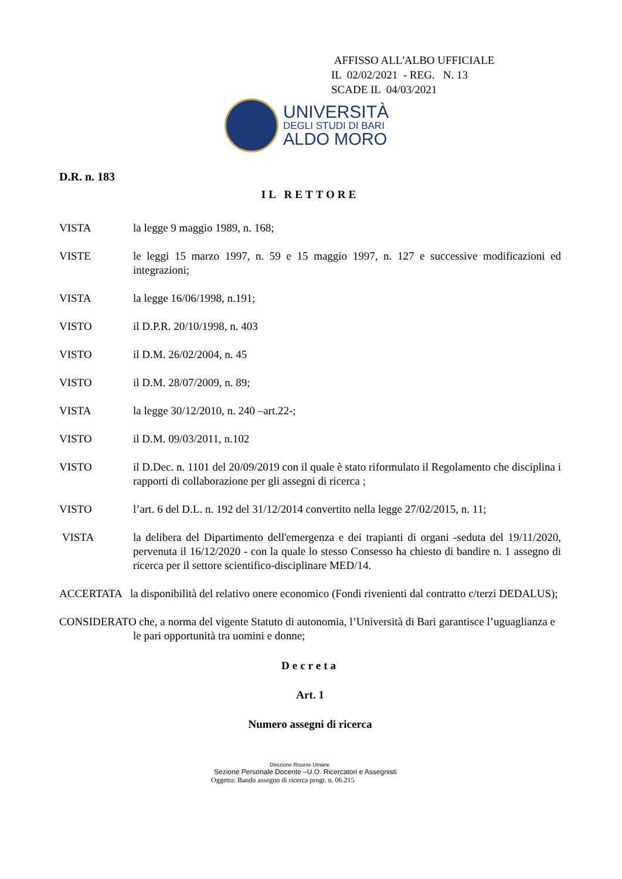AFFISSO ALL'ALBO UFFICIALE
IL 02/02/2021 - REG. N. 13
SCADE IL 04/03/2021
UNIVERSITÀ
DEGLI STUDI DI BARI
ALDO MORO
D.R. n. 183
IL RETTORE
VISTA la legge 9 maggio 1989, n. 168;
VISTE le leggi 15 marzo 1997, n. 59 e 15 maggio 1997, n. 127 e successive modificazioni ed integrazioni;
VISTA la legge 16/06/1998, n.191;
VISTO il D.P.R. 20/10/1998, n. 403
VISTO il D.M. 26/02/2004, n. 45
VISTO il D.M. 28/07/2009, n. 89;
VISTA la legge 30/12/2010, n. 240 –art.22-;
VISTO il D.M. 09/03/2011, n.102
VISTO il D.Dec. n. 1101 del 20/09/2019 con il quale è stato riformulato il Regolamento che disciplina i rapporti di collaborazione per gli assegni di ricerca ;
VISTO l’art. 6 del D.L. n. 192 del 31/12/2014 convertito nella legge 27/02/2015, n. 11;
VISTA la delibera del Dipartimento dell'emergenza e dei trapianti di organi -seduta del 19/11/2020, pervenuta il 16/12/2020 - con la quale lo stesso Consesso ha chiesto di bandire n. 1 assegno di ricerca per il settore scientifico-disciplinare MED/14.
ACCERTATA la disponibilità del relativo onere economico (Fondi rivenienti dal contratto c/terzi DEDALUS);
CONSIDERATO che, a norma del vigente Statuto di autonomia, l’Università di Bari garantisce l’uguaglianza e le pari opportunità tra uomini e donne;
Decreta
Art. 1
Numero assegni di ricerca
Direzione Risorse Umane
Sezione Personale Docente –U.O. Ricercatori e Assegnisti
Oggetto: Bando assegno di ricerca progr. n. 06.215